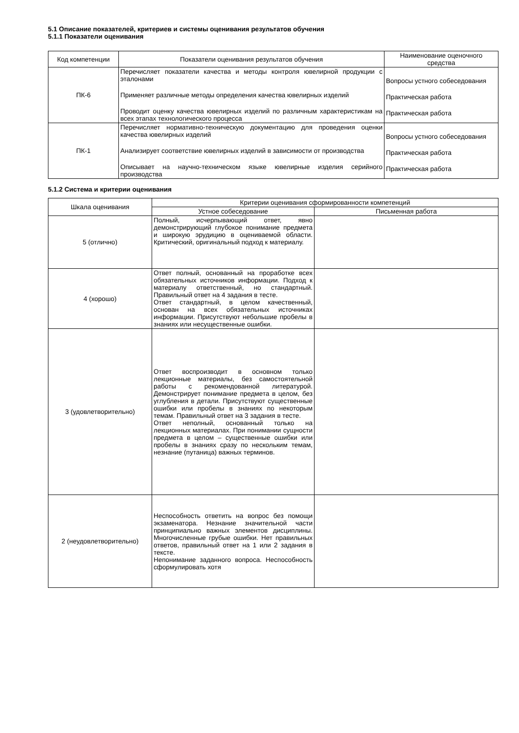5.1 Описание показателей, критериев и системы оценивания результатов обучения
5.1.1 Показатели оценивания
| Код компетенции | Показатели оценивания результатов обучения | Наименование оценочного средства |
| --- | --- | --- |
| ПК-6 | Перечисляет показатели качества и методы контроля ювелирной продукции с эталонами Применяет различные методы определения качества ювелирных изделий Проводит оценку качества ювелирных изделий по различным характеристикам на всех этапах технологического процесса | Вопросы устного собеседования Практическая работа Практическая работа |
| ПК-1 | Перечисляет нормативно-техническую документацию для проведения оценки качества ювелирных изделий Анализирует соответствие ювелирных изделий в зависимости от производства Описывает на научно-техническом языке ювелирные изделия серийного производства | Вопросы устного собеседования Практическая работа Практическая работа |
5.1.2 Система и критерии оценивания
| Шкала оценивания | Критерии оценивания сформированности компетенций | |
| --- | --- | --- |
| | Устное собеседование | Письменная работа |
| 5 (отлично) | Полный, исчерпывающий ответ, явно демонстрирующий глубокое понимание предмета и широкую эрудицию в оцениваемой области. Критический, оригинальный подход к материалу. | |
| 4 (хорошо) | Ответ полный, основанный на проработке всех обязательных источников информации. Подход к материалу ответственный, но стандартный. Правильный ответ на 4 задания в тесте. Ответ стандартный, в целом качественный, основан на всех обязательных источниках информации. Присутствуют небольшие пробелы в знаниях или несущественные ошибки. | |
| 3 (удовлетворительно) | Ответ воспроизводит в основном только лекционные материалы, без самостоятельной работы с рекомендованной литературой. Демонстрирует понимание предмета в целом, без углубления в детали. Присутствуют существенные ошибки или пробелы в знаниях по некоторым темам. Правильный ответ на 3 задания в тесте. Ответ неполный, основанный только на лекционных материалах. При понимании сущности предмета в целом – существенные ошибки или пробелы в знаниях сразу по нескольким темам, незнание (путаница) важных терминов. | |
| 2 (неудовлетворительно) | Неспособность ответить на вопрос без помощи экзаменатора. Незнание значительной части принципиально важных элементов дисциплины. Многочисленные грубые ошибки. Нет правильных ответов, правильный ответ на 1 или 2 задания в тексте. Непонимание заданного вопроса. Неспособность сформулировать хотя | |